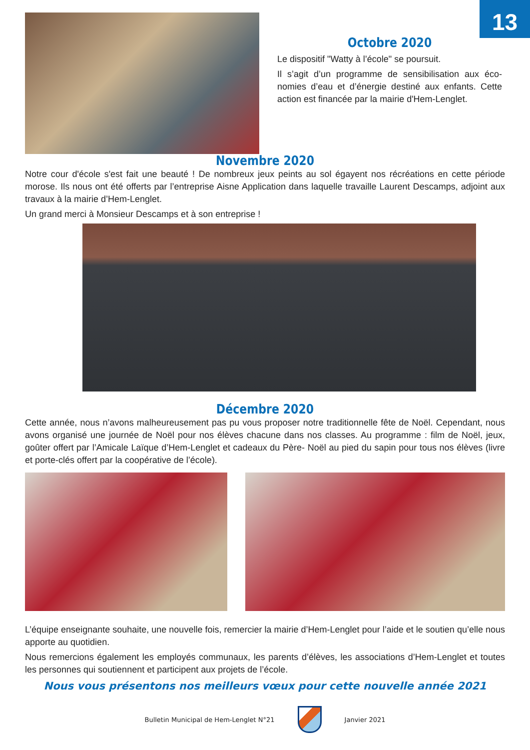13
Octobre 2020
Le dispositif "Watty à l’école" se poursuit.
Il s’agit d’un programme de sensibilisation aux éco­nomies d’eau et d’énergie destiné aux enfants. Cette action est financée par la mairie d'Hem-Lenglet.
Novembre 2020
Notre cour d'école s'est fait une beauté ! De nombreux jeux peints au sol égayent nos récréations en cette période morose. Ils nous ont été offerts par l’entreprise Aisne Application dans laquelle travaille Laurent Descamps, adjoint aux travaux à la mairie d’Hem-Lenglet.
Un grand merci à Monsieur Descamps et à son entreprise !
Décembre 2020
Cette année, nous n’avons malheureusement pas pu vous proposer notre traditionnelle fête de Noël. Cependant, nous avons organisé une journée de Noël pour nos élèves chacune dans nos classes. Au programme : film de Noël, jeux, goûter offert par l’Amicale Laïque d’Hem-Lenglet et cadeaux du Père- Noël au pied du sapin pour tous nos élèves (livre et porte-clés offert par la coopérative de l’école).
L’équipe enseignante souhaite, une nouvelle fois, remercier la mairie d’Hem-Lenglet pour l’aide et le soutien qu’elle nous apporte au quotidien.
Nous remercions également les employés communaux, les parents d’élèves, les associations d’Hem-Lenglet et toutes les personnes qui soutiennent et participent aux projets de l’école.
Nous vous présentons nos meilleurs vœux pour cette nouvelle année 2021
Bulletin Municipal de Hem-Lenglet N°21
Janvier 2021